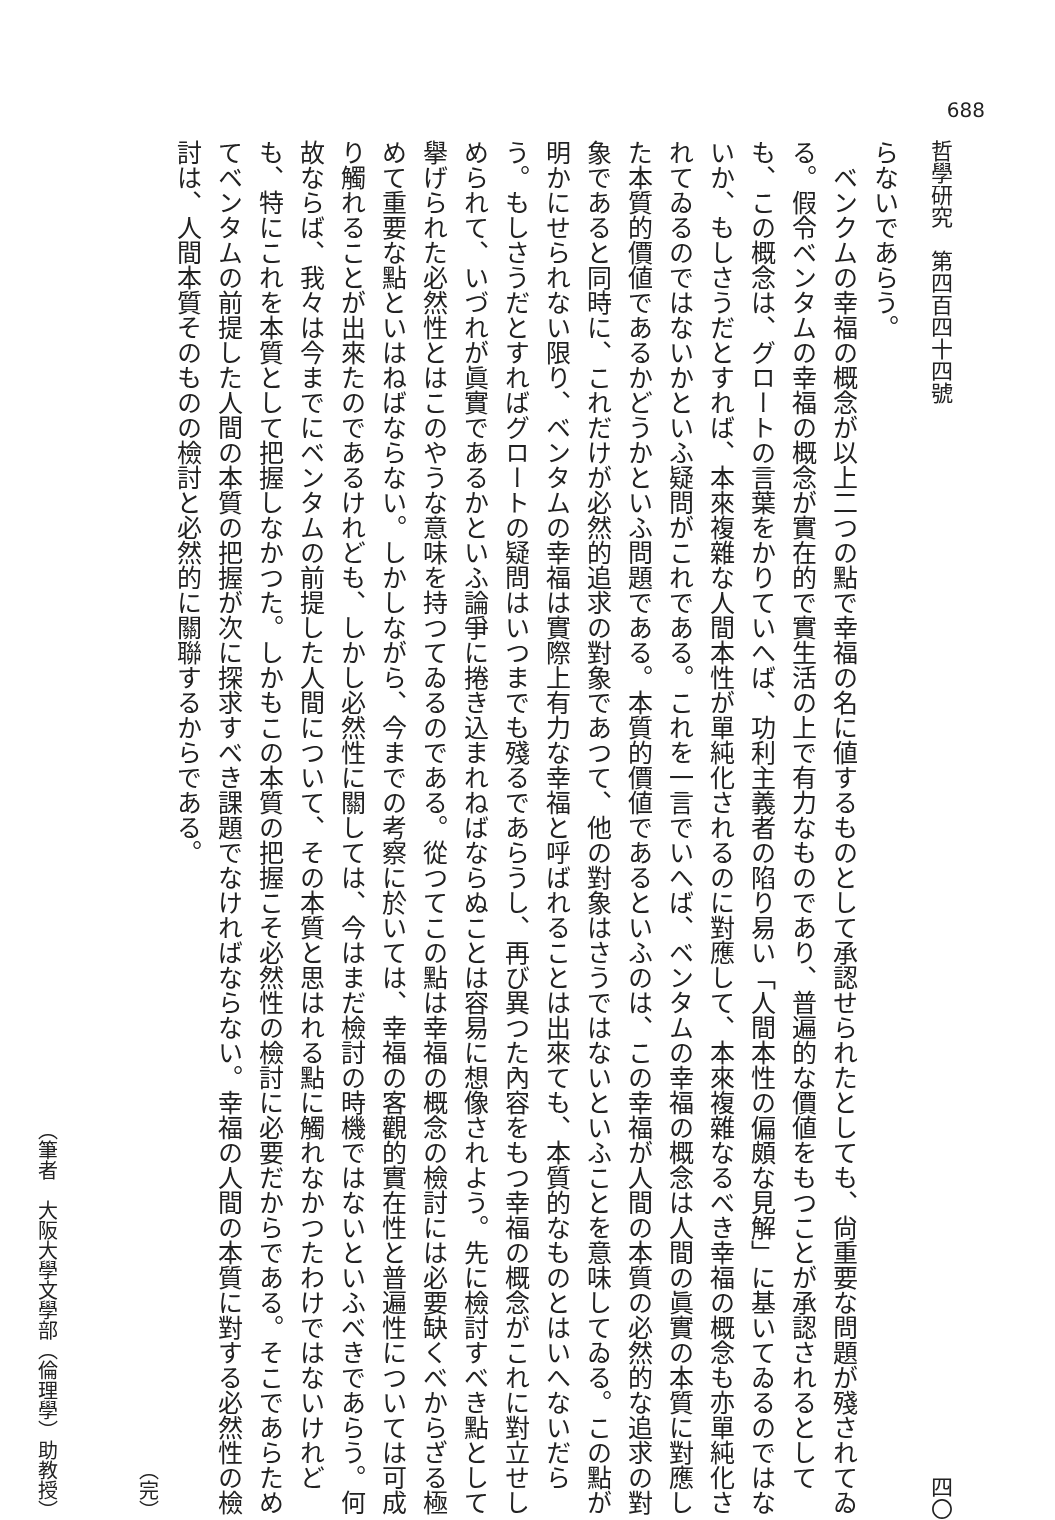688
哲學研究　第四百四十四號 四〇
らないであらう。
ベンクムの幸福の概念が以上二つの點で幸福の名に値するものとして承認せられたとしても、尙重要な問題が殘されてゐる。假令ベンタムの幸福の概念が實在的で實生活の上で有力なものであり、普遍的な價値をもつことが承認されるとしても、この概念は、グロートの言葉をかりていへば、功利主義者の陷り易い「人間本性の偏頗な見解」に基いてゐるのではないか、もしさうだとすれば、本來複雜な人間本性が單純化されるのに對應して、本來複雜なるべき幸福の概念も亦單純化されてゐるのではないかといふ疑問がこれである。これを一言でいへば、ベンタムの幸福の概念は人間の眞實の本質に對應した本質的價値であるかどうかといふ問題である。本質的價値であるといふのは、この幸福が人間の本質の必然的な追求の對象であると同時に、これだけが必然的追求の對象であつて、他の對象はさうではないといふことを意味してゐる。この點が明かにせられない限り、ベンタムの幸福は實際上有力な幸福と呼ばれることは出來ても、本質的なものとはいへないだらう。もしさうだとすればグロートの疑問はいつまでも殘るであらうし、再び異つた內容をもつ幸福の概念がこれに對立せしめられて、いづれが眞實であるかといふ論爭に捲き込まれねばならぬことは容易に想像されよう。先に檢討すべき點として擧げられた必然性とはこのやうな意味を持つてゐるのである。從つてこの點は幸福の概念の檢討には必要缺くべからざる極めて重要な點といはねばならない。しかしながら、今までの考察に於いては、幸福の客觀的實在性と普遍性については可成り觸れることが出來たのであるけれども、しかし必然性に關しては、今はまだ檢討の時機ではないといふべきであらう。何故ならば、我々は今までにベンタムの前提した人間について、その本質と思はれる點に觸れなかつたわけではないけれども、特にこれを本質として把握しなかつた。しかもこの本質の把握こそ必然性の檢討に必要だからである。そこであらためてベンタムの前提した人間の本質の把握が次に探求すべき課題でなければならない。幸福の人間の本質に對する必然性の檢討は、人間本質そのものの檢討と必然的に關聯するからである。
（完）
（筆者　大阪大學文學部（倫理學）助教授）